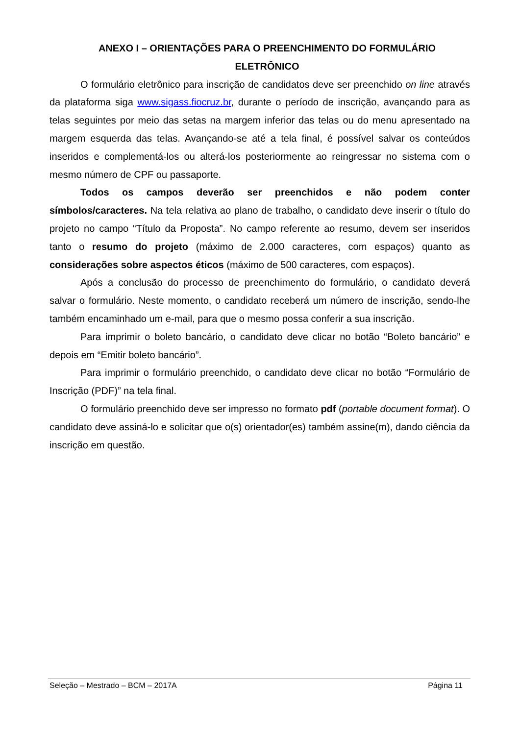ANEXO I – ORIENTAÇÕES PARA O PREENCHIMENTO DO FORMULÁRIO
ELETRÔNICO
O formulário eletrônico para inscrição de candidatos deve ser preenchido on line através da plataforma siga www.sigass.fiocruz.br, durante o período de inscrição, avançando para as telas seguintes por meio das setas na margem inferior das telas ou do menu apresentado na margem esquerda das telas. Avançando-se até a tela final, é possível salvar os conteúdos inseridos e complementá-los ou alterá-los posteriormente ao reingressar no sistema com o mesmo número de CPF ou passaporte.
Todos os campos deverão ser preenchidos e não podem conter símbolos/caracteres. Na tela relativa ao plano de trabalho, o candidato deve inserir o título do projeto no campo “Título da Proposta”. No campo referente ao resumo, devem ser inseridos tanto o resumo do projeto (máximo de 2.000 caracteres, com espaços) quanto as considerações sobre aspectos éticos (máximo de 500 caracteres, com espaços).
Após a conclusão do processo de preenchimento do formulário, o candidato deverá salvar o formulário. Neste momento, o candidato receberá um número de inscrição, sendo-lhe também encaminhado um e-mail, para que o mesmo possa conferir a sua inscrição.
Para imprimir o boleto bancário, o candidato deve clicar no botão “Boleto bancário” e depois em “Emitir boleto bancário”.
Para imprimir o formulário preenchido, o candidato deve clicar no botão “Formulário de Inscrição (PDF)” na tela final.
O formulário preenchido deve ser impresso no formato pdf (portable document format). O candidato deve assiná-lo e solicitar que o(s) orientador(es) também assine(m), dando ciência da inscrição em questão.
Seleção – Mestrado – BCM – 2017A Página 11